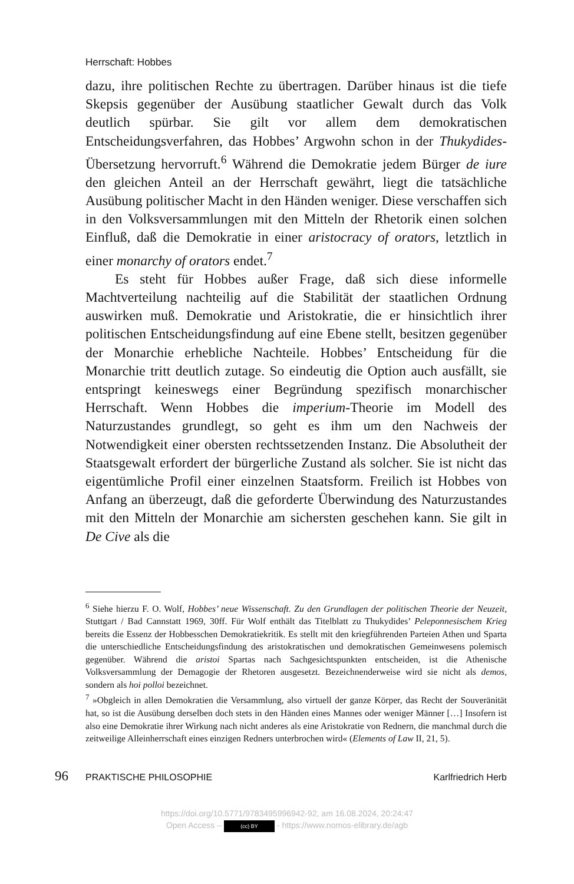Herrschaft: Hobbes
dazu, ihre politischen Rechte zu übertragen. Darüber hinaus ist die tiefe Skepsis gegenüber der Ausübung staatlicher Gewalt durch das Volk deutlich spürbar. Sie gilt vor allem dem demokratischen Entscheidungsverfahren, das Hobbes’ Argwohn schon in der Thukydides-Übersetzung hervorruft.<sup>6</sup> Während die Demokratie jedem Bürger de iure den gleichen Anteil an der Herrschaft gewährt, liegt die tatsächliche Ausübung politischer Macht in den Händen weniger. Diese verschaffen sich in den Volksversammlungen mit den Mitteln der Rhetorik einen solchen Einfluß, daß die Demokratie in einer aristocracy of orators, letztlich in einer monarchy of orators endet.<sup>7</sup>
Es steht für Hobbes außer Frage, daß sich diese informelle Machtverteilung nachteilig auf die Stabilität der staatlichen Ordnung auswirken muß. Demokratie und Aristokratie, die er hinsichtlich ihrer politischen Entscheidungsfindung auf eine Ebene stellt, besitzen gegenüber der Monarchie erhebliche Nachteile. Hobbes’ Entscheidung für die Monarchie tritt deutlich zutage. So eindeutig die Option auch ausfällt, sie entspringt keineswegs einer Begründung spezifisch monarchischer Herrschaft. Wenn Hobbes die imperium-Theorie im Modell des Naturzustandes grundlegt, so geht es ihm um den Nachweis der Notwendigkeit einer obersten rechtssetzenden Instanz. Die Absolutheit der Staatsgewalt erfordert der bürgerliche Zustand als solcher. Sie ist nicht das eigentümliche Profil einer einzelnen Staatsform. Freilich ist Hobbes von Anfang an überzeugt, daß die geforderte Überwindung des Naturzustandes mit den Mitteln der Monarchie am sichersten geschehen kann. Sie gilt in De Cive als die
<sup>6</sup> Siehe hierzu F. O. Wolf, Hobbes’ neue Wissenschaft. Zu den Grundlagen der politischen Theorie der Neuzeit, Stuttgart / Bad Cannstatt 1969, 30ff. Für Wolf enthält das Titelblatt zu Thukydides’ Peleponnesischem Krieg bereits die Essenz der Hobbesschen Demokratiekritik. Es stellt mit den kriegführenden Parteien Athen und Sparta die unterschiedliche Entscheidungsfindung des aristokratischen und demokratischen Gemeinwesens polemisch gegenüber. Während die aristoi Spartas nach Sachgesichtspunkten entscheiden, ist die Athenische Volksversammlung der Demagogie der Rhetoren ausgesetzt. Bezeichnenderweise wird sie nicht als demos, sondern als hoi polloi bezeichnet.
<sup>7</sup> »Obgleich in allen Demokratien die Versammlung, also virtuell der ganze Körper, das Recht der Souveränität hat, so ist die Ausübung derselben doch stets in den Händen eines Mannes oder weniger Männer […] Insofern ist also eine Demokratie ihrer Wirkung nach nicht anderes als eine Aristokratie von Rednern, die manchmal durch die zeitweilige Alleinherrschaft eines einzigen Redners unterbrochen wird« (Elements of Law II, 21, 5).
96 PRAKTISCHE PHILOSOPHIE Karlfriedrich Herb
https://doi.org/10.5771/9783495996942-92, am 16.08.2024, 20:24:47
Open Access – (cc) BY - https://www.nomos-elibrary.de/agb